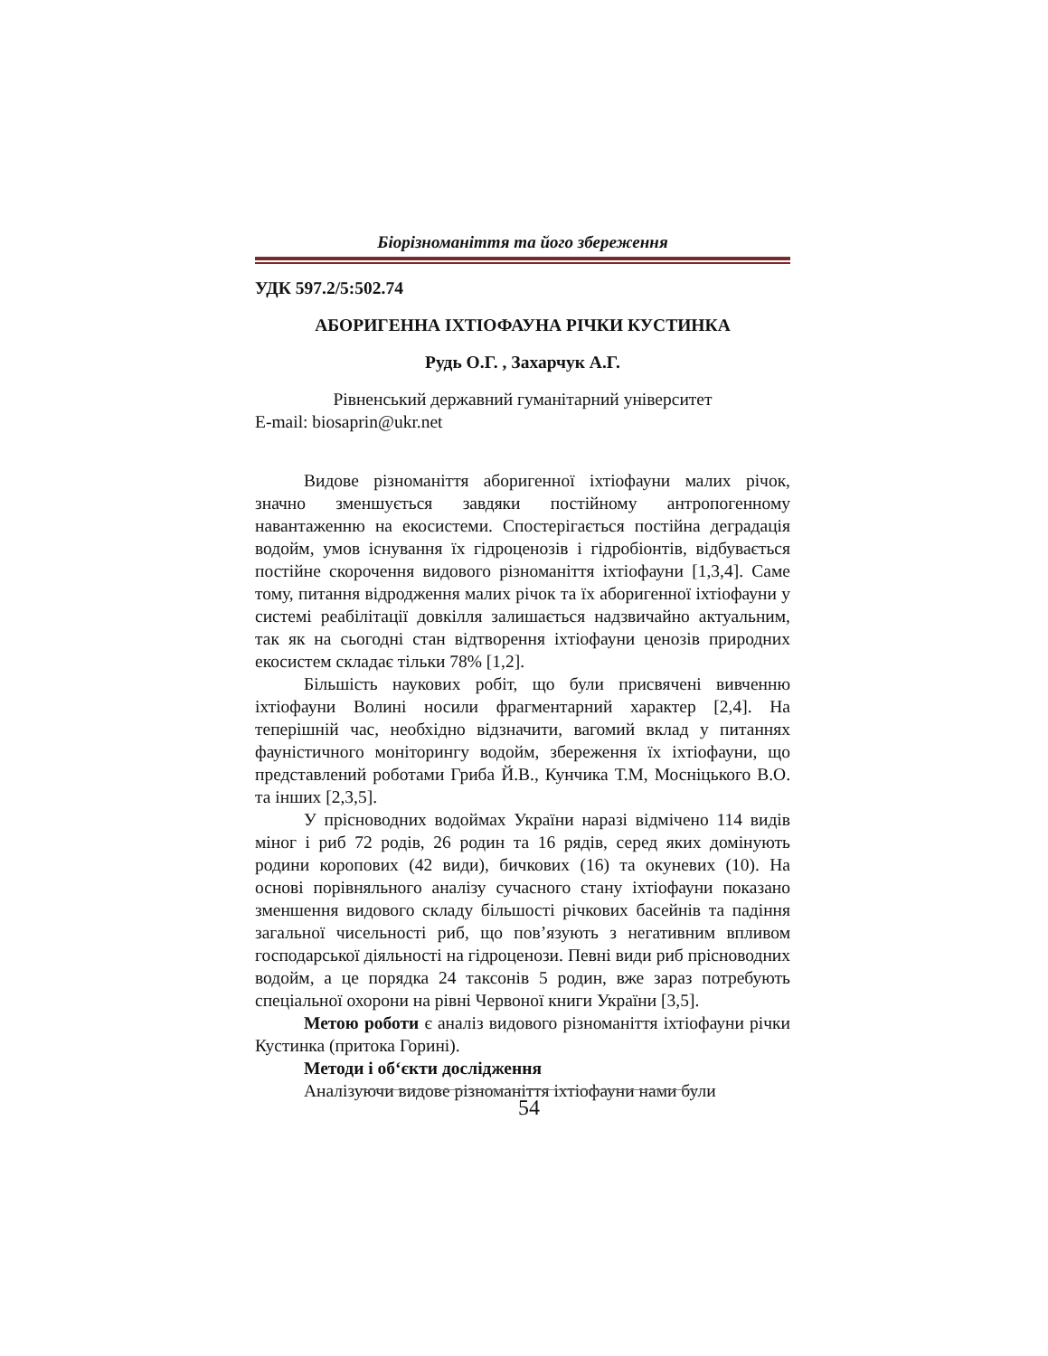Біорізноманіття та його збереження
УДК 597.2/5:502.74
АБОРИГЕННА ІХТІОФАУНА РІЧКИ КУСТИНКА
Рудь О.Г. , Захарчук А.Г.
Рівненський державний гуманітарний університет
E-mail: biosaprin@ukr.net
Видове різноманіття аборигенної іхтіофауни малих річок, значно зменшується завдяки постійному антропогенному навантаженню на екосистеми. Спостерігається постійна деградація водойм, умов існування їх гідроценозів і гідробіонтів, відбувається постійне скорочення видового різноманіття іхтіофауни [1,3,4]. Саме тому, питання відродження малих річок та їх аборигенної іхтіофауни у системі реабілітації довкілля залишається надзвичайно актуальним, так як на сьогодні стан відтворення іхтіофауни ценозів природних екосистем складає тільки 78% [1,2].
Більшість наукових робіт, що були присвячені вивченню іхтіофауни Волині носили фрагментарний характер [2,4]. На теперішній час, необхідно відзначити, вагомий вклад у питаннях фауністичного моніторингу водойм, збереження їх іхтіофауни, що представлений роботами Гриба Й.В., Кунчика Т.М, Мосніцького В.О. та інших [2,3,5].
У прісноводних водоймах України наразі відмічено 114 видів міног і риб 72 родів, 26 родин та 16 рядів, серед яких домінують родини коропових (42 види), бичкових (16) та окуневих (10). На основі порівняльного аналізу сучасного стану іхтіофауни показано зменшення видового складу більшості річкових басейнів та падіння загальної чисельності риб, що пов’язують з негативним впливом господарської діяльності на гідроценози. Певні види риб прісноводних водойм, а це порядка 24 таксонів 5 родин, вже зараз потребують спеціальної охорони на рівні Червоної книги України [3,5].
Метою роботи є аналіз видового різноманіття іхтіофауни річки Кустинка (притока Горині).
Методи і об‘єкти дослідження
Аналізуючи видове різноманіття іхтіофауни нами були
54